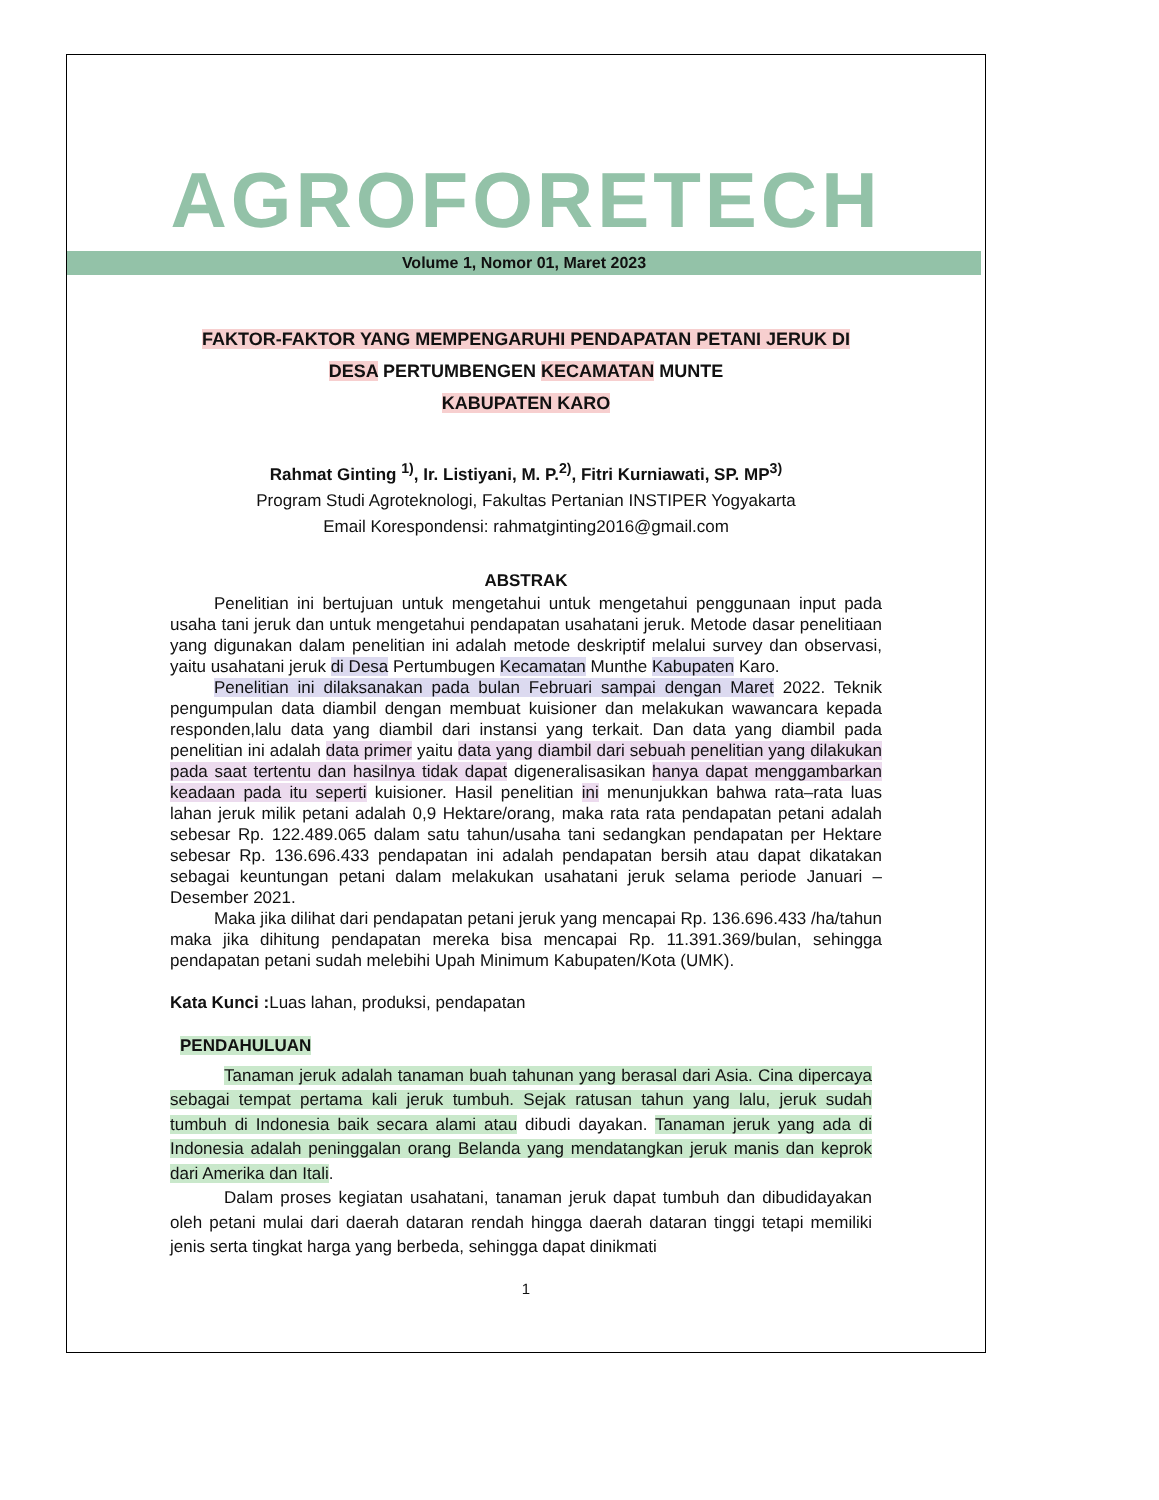AGROFORETECH
Volume 1, Nomor 01, Maret 2023
FAKTOR-FAKTOR YANG MEMPENGARUHI PENDAPATAN PETANI JERUK DI
DESA PERTUMBENGEN KECAMATAN MUNTE
KABUPATEN KARO
Rahmat Ginting <sup>1)</sup>, Ir. Listiyani, M. P.<sup>2)</sup>, Fitri Kurniawati, SP. MP<sup>3)</sup>
Program Studi Agroteknologi, Fakultas Pertanian INSTIPER Yogyakarta
Email Korespondensi: rahmatginting2016@gmail.com
ABSTRAK
Penelitian ini bertujuan untuk mengetahui untuk mengetahui penggunaan input pada usaha tani jeruk dan untuk mengetahui pendapatan usahatani jeruk. Metode dasar penelitiaan yang digunakan dalam penelitian ini adalah metode deskriptif melalui survey dan observasi, yaitu usahatani jeruk di Desa Pertumbugen Kecamatan Munthe Kabupaten Karo.
Penelitian ini dilaksanakan pada bulan Februari sampai dengan Maret 2022. Teknik pengumpulan data diambil dengan membuat kuisioner dan melakukan wawancara kepada responden,lalu data yang diambil dari instansi yang terkait. Dan data yang diambil pada penelitian ini adalah data primer yaitu data yang diambil dari sebuah penelitian yang dilakukan pada saat tertentu dan hasilnya tidak dapat digeneralisasikan hanya dapat menggambarkan keadaan pada itu seperti kuisioner. Hasil penelitian ini menunjukkan bahwa rata–rata luas lahan jeruk milik petani adalah 0,9 Hektare/orang, maka rata rata pendapatan petani adalah sebesar Rp. 122.489.065 dalam satu tahun/usaha tani sedangkan pendapatan per Hektare sebesar Rp. 136.696.433 pendapatan ini adalah pendapatan bersih atau dapat dikatakan sebagai keuntungan petani dalam melakukan usahatani jeruk selama periode Januari – Desember 2021.
Maka jika dilihat dari pendapatan petani jeruk yang mencapai Rp. 136.696.433 /ha/tahun maka jika dihitung pendapatan mereka bisa mencapai Rp. 11.391.369/bulan, sehingga pendapatan petani sudah melebihi Upah Minimum Kabupaten/Kota (UMK).
Kata Kunci : Luas lahan, produksi, pendapatan
PENDAHULUAN
Tanaman jeruk adalah tanaman buah tahunan yang berasal dari Asia. Cina dipercaya sebagai tempat pertama kali jeruk tumbuh. Sejak ratusan tahun yang lalu, jeruk sudah tumbuh di Indonesia baik secara alami atau dibudi dayakan. Tanaman jeruk yang ada di Indonesia adalah peninggalan orang Belanda yang mendatangkan jeruk manis dan keprok dari Amerika dan Itali.
Dalam proses kegiatan usahatani, tanaman jeruk dapat tumbuh dan dibudidayakan oleh petani mulai dari daerah dataran rendah hingga daerah dataran tinggi tetapi memiliki jenis serta tingkat harga yang berbeda, sehingga dapat dinikmati
1